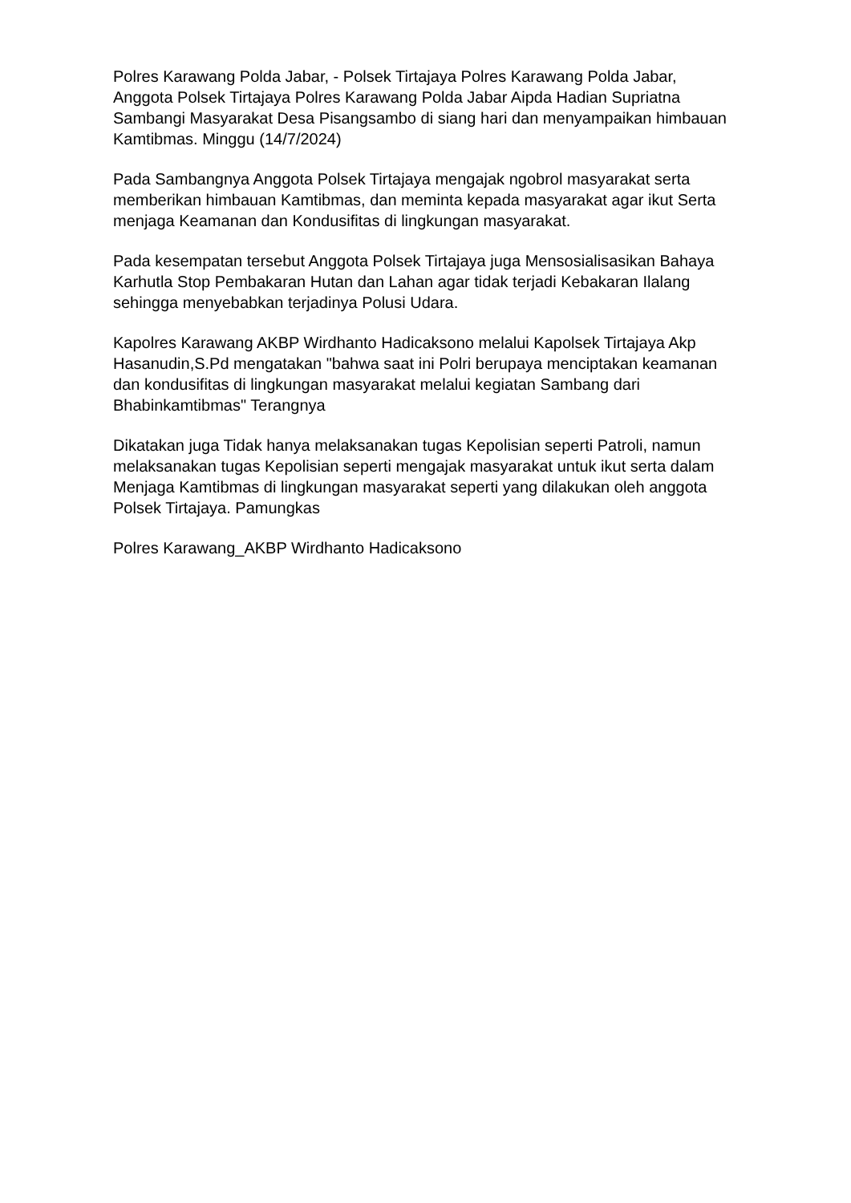Polres Karawang Polda Jabar, - Polsek Tirtajaya Polres Karawang Polda Jabar, Anggota Polsek Tirtajaya Polres Karawang Polda Jabar Aipda Hadian Supriatna Sambangi Masyarakat Desa Pisangsambo di siang hari dan menyampaikan himbauan Kamtibmas. Minggu (14/7/2024)
Pada Sambangnya Anggota Polsek Tirtajaya mengajak ngobrol masyarakat serta memberikan himbauan Kamtibmas, dan meminta kepada masyarakat agar ikut Serta menjaga Keamanan dan Kondusifitas di lingkungan masyarakat.
Pada kesempatan tersebut Anggota Polsek Tirtajaya juga Mensosialisasikan Bahaya Karhutla Stop Pembakaran Hutan dan Lahan agar tidak terjadi Kebakaran Ilalang sehingga menyebabkan terjadinya Polusi Udara.
Kapolres Karawang AKBP Wirdhanto Hadicaksono melalui Kapolsek Tirtajaya Akp Hasanudin,S.Pd mengatakan "bahwa saat ini Polri berupaya menciptakan keamanan dan kondusifitas di lingkungan masyarakat melalui kegiatan Sambang dari Bhabinkamtibmas" Terangnya
Dikatakan juga Tidak hanya melaksanakan tugas Kepolisian seperti Patroli, namun melaksanakan tugas Kepolisian seperti mengajak masyarakat untuk ikut serta dalam Menjaga Kamtibmas di lingkungan masyarakat seperti yang dilakukan oleh anggota Polsek Tirtajaya. Pamungkas
Polres Karawang_AKBP Wirdhanto Hadicaksono